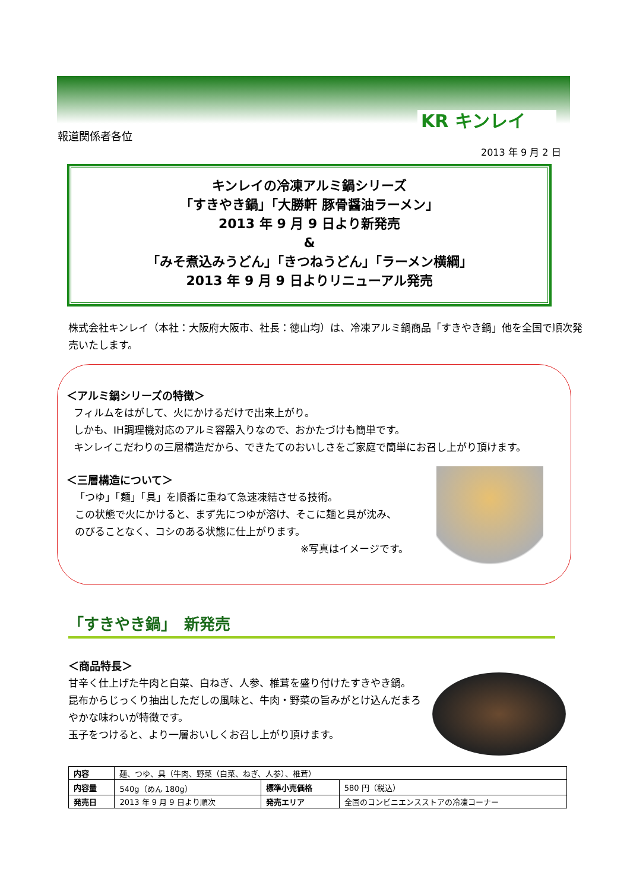KR キンレイ
報道関係者各位
2013 年 9 月 2 日
キンレイの冷凍アルミ鍋シリーズ
「すきやき鍋」「大勝軒 豚骨醤油ラーメン」
2013 年 9 月 9 日より新発売
&
「みそ煮込みうどん」「きつねうどん」「ラーメン横綱」
2013 年 9 月 9 日よりリニューアル発売
株式会社キンレイ（本社：大阪府大阪市、社長：徳山均）は、冷凍アルミ鍋商品「すきやき鍋」他を全国で順次発売いたします。
＜アルミ鍋シリーズの特徴＞
フィルムをはがして、火にかけるだけで出来上がり。
しかも、IH調理機対応のアルミ容器入りなので、おかたづけも簡単です。
キンレイこだわりの三層構造だから、できたてのおいしさをご家庭で簡単にお召し上がり頂けます。
＜三層構造について＞
「つゆ」「麺」「具」を順番に重ねて急速凍結させる技術。
この状態で火にかけると、まず先につゆが溶け、そこに麺と具が沈み、
のびることなく、コシのある状態に仕上がります。
※写真はイメージです。
「すきやき鍋」　新発売
＜商品特長＞
甘辛く仕上げた牛肉と白菜、白ねぎ、人参、椎茸を盛り付けたすきやき鍋。
昆布からじっくり抽出しただしの風味と、牛肉・野菜の旨みがとけ込んだまろやかな味わいが特徴です。
玉子をつけると、より一層おいしくお召し上がり頂けます。
| 内容 | 麺、つゆ、具（牛肉、野菜（白菜、ねぎ、人参）、椎茸） | | |
| 内容量 | 540g（めん 180g） | 標準小売価格 | 580 円（税込） |
| 発売日 | 2013 年 9 月 9 日より順次 | 発売エリア | 全国のコンビニエンスストアの冷凍コーナー |